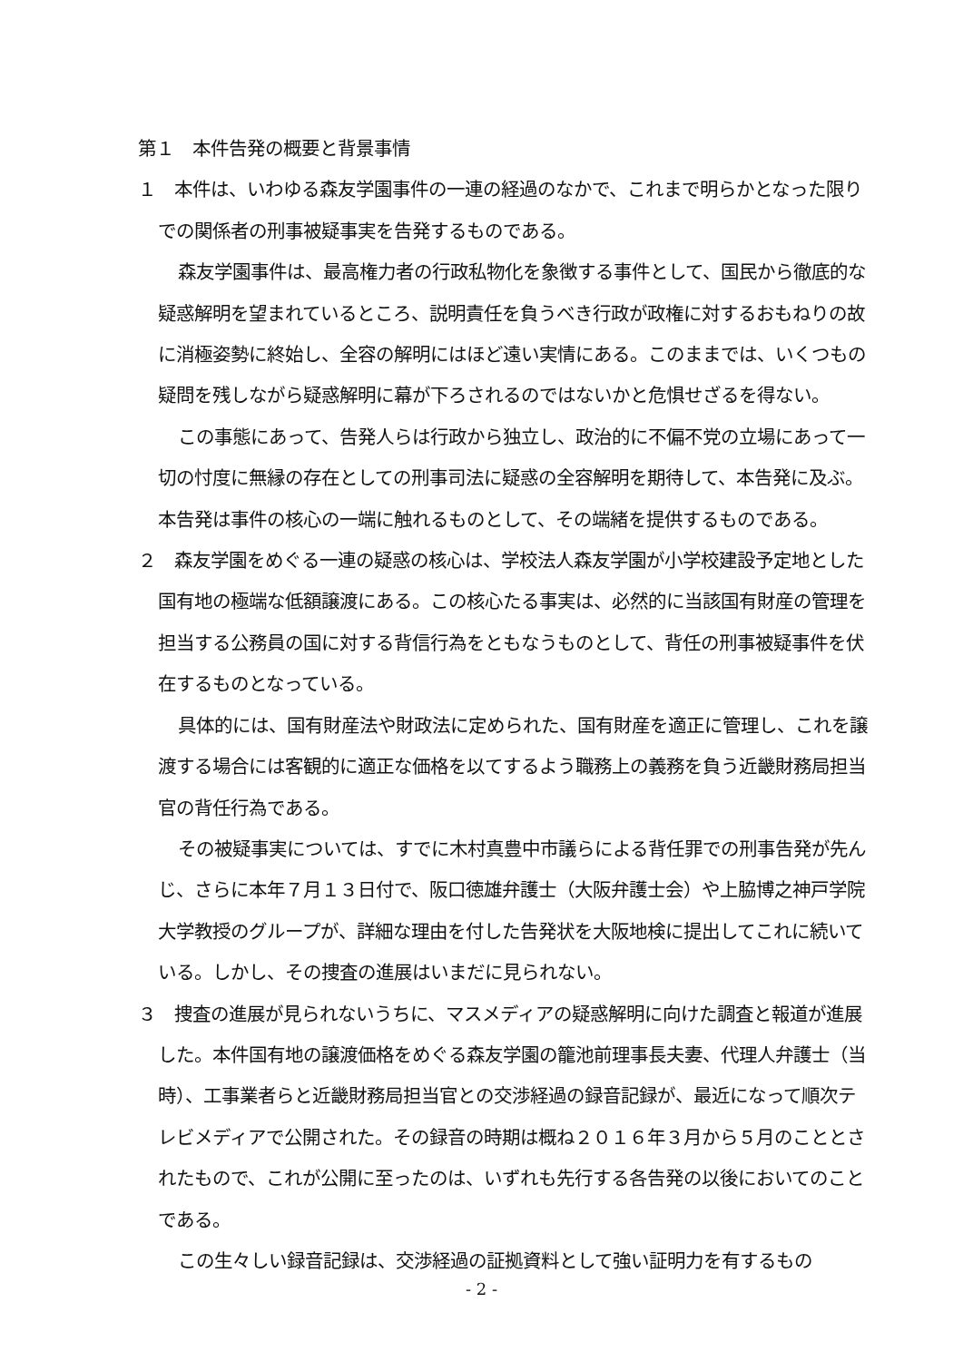第１　本件告発の概要と背景事情
１　本件は、いわゆる森友学園事件の一連の経過のなかで、これまで明らかとなった限りでの関係者の刑事被疑事実を告発するものである。
森友学園事件は、最高権力者の行政私物化を象徴する事件として、国民から徹底的な疑惑解明を望まれているところ、説明責任を負うべき行政が政権に対するおもねりの故に消極姿勢に終始し、全容の解明にはほど遠い実情にある。このままでは、いくつもの疑問を残しながら疑惑解明に幕が下ろされるのではないかと危惧せざるを得ない。
この事態にあって、告発人らは行政から独立し、政治的に不偏不党の立場にあって一切の忖度に無縁の存在としての刑事司法に疑惑の全容解明を期待して、本告発に及ぶ。本告発は事件の核心の一端に触れるものとして、その端緒を提供するものである。
２　森友学園をめぐる一連の疑惑の核心は、学校法人森友学園が小学校建設予定地とした国有地の極端な低額譲渡にある。この核心たる事実は、必然的に当該国有財産の管理を担当する公務員の国に対する背信行為をともなうものとして、背任の刑事被疑事件を伏在するものとなっている。
具体的には、国有財産法や財政法に定められた、国有財産を適正に管理し、これを譲渡する場合には客観的に適正な価格を以てするよう職務上の義務を負う近畿財務局担当官の背任行為である。
その被疑事実については、すでに木村真豊中市議らによる背任罪での刑事告発が先んじ、さらに本年７月１３日付で、阪口徳雄弁護士（大阪弁護士会）や上脇博之神戸学院大学教授のグループが、詳細な理由を付した告発状を大阪地検に提出してこれに続いている。しかし、その捜査の進展はいまだに見られない。
３　捜査の進展が見られないうちに、マスメディアの疑惑解明に向けた調査と報道が進展した。本件国有地の譲渡価格をめぐる森友学園の籠池前理事長夫妻、代理人弁護士（当時）、工事業者らと近畿財務局担当官との交渉経過の録音記録が、最近になって順次テレビメディアで公開された。その録音の時期は概ね２０１６年３月から５月のこととされたもので、これが公開に至ったのは、いずれも先行する各告発の以後においてのことである。
この生々しい録音記録は、交渉経過の証拠資料として強い証明力を有するもの
- 2 -